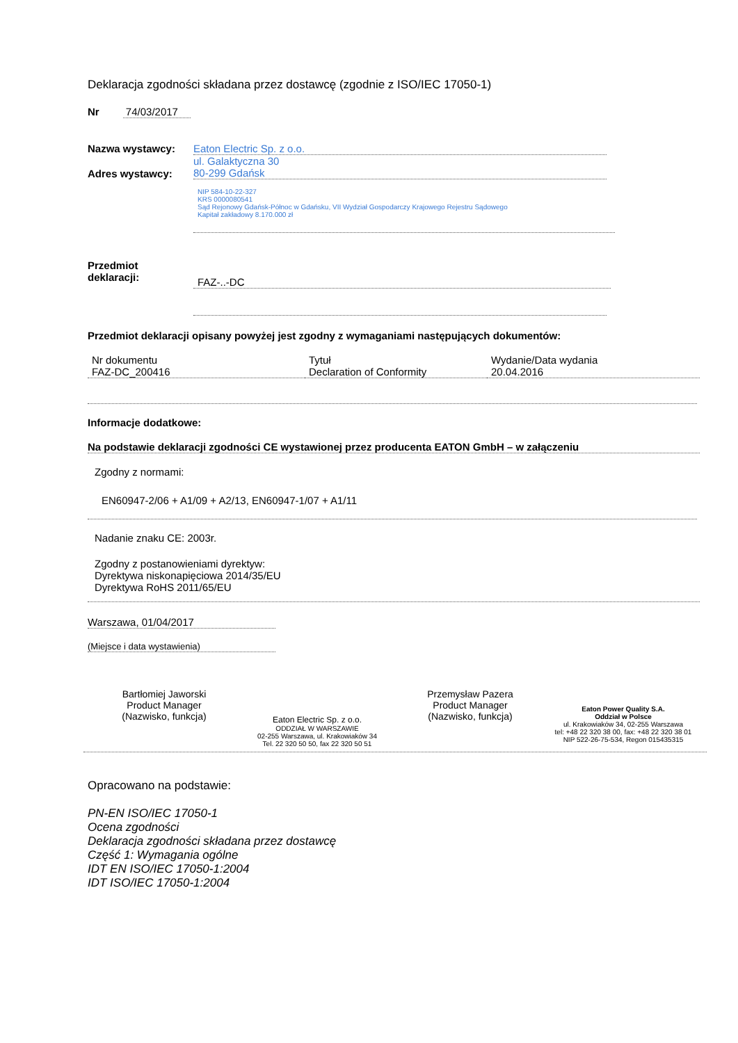Deklaracja zgodności składana przez dostawcę (zgodnie z ISO/IEC 17050-1)
Nr 74/03/2017
Nazwa wystawcy: Eaton Electric Sp. z o.o.
Adres wystawcy:
ul. Galaktyczna 30
80-299 Gdańsk
NIP 584-10-22-327
KRS 0000080541
Sąd Rejonowy Gdańsk-Północ w Gdańsku, VII Wydział Gospodarczy Krajowego Rejestru Sądowego
Kapitał zakładowy 8.170.000 zł
Przedmiot
deklaracji:
FAZ-..-DC
Przedmiot deklaracji opisany powyżej jest zgodny z wymaganiami następujących dokumentów:
| Nr dokumentu | Tytuł | Wydanie/Data wydania |
| FAZ-DC_200416 | Declaration of Conformity | 20.04.2016 |
Informacje dodatkowe:
Na podstawie deklaracji zgodności CE wystawionej przez producenta EATON GmbH – w załączeniu
Zgodny z normami:
EN60947-2/06 + A1/09 + A2/13, EN60947-1/07 + A1/11
Nadanie znaku CE: 2003r.
Zgodny z postanowieniami dyrektyw:
Dyrektywa niskonapięciowa 2014/35/EU
Dyrektywa RoHS 2011/65/EU
Warszawa, 01/04/2017
(Miejsce i data wystawienia)
Bartłomiej Jaworski
Product Manager
(Nazwisko, funkcja)
Eaton Electric Sp. z o.o.
ODDZIAŁ W WARSZAWIE
02-255 Warszawa, ul. Krakowiaków 34
Tel. 22 320 50 50, fax 22 320 50 51
Przemysław Pazera
Product Manager
(Nazwisko, funkcja)
Eaton Power Quality S.A.
Oddział w Polsce
ul. Krakowiaków 34, 02-255 Warszawa
tel: +48 22 320 38 00, fax: +48 22 320 38 01
NIP 522-26-75-534, Regon 015435315
Opracowano na podstawie:
PN-EN ISO/IEC 17050-1
Ocena zgodności
Deklaracja zgodności składana przez dostawcę
Część 1: Wymagania ogólne
IDT EN ISO/IEC 17050-1:2004
IDT ISO/IEC 17050-1:2004